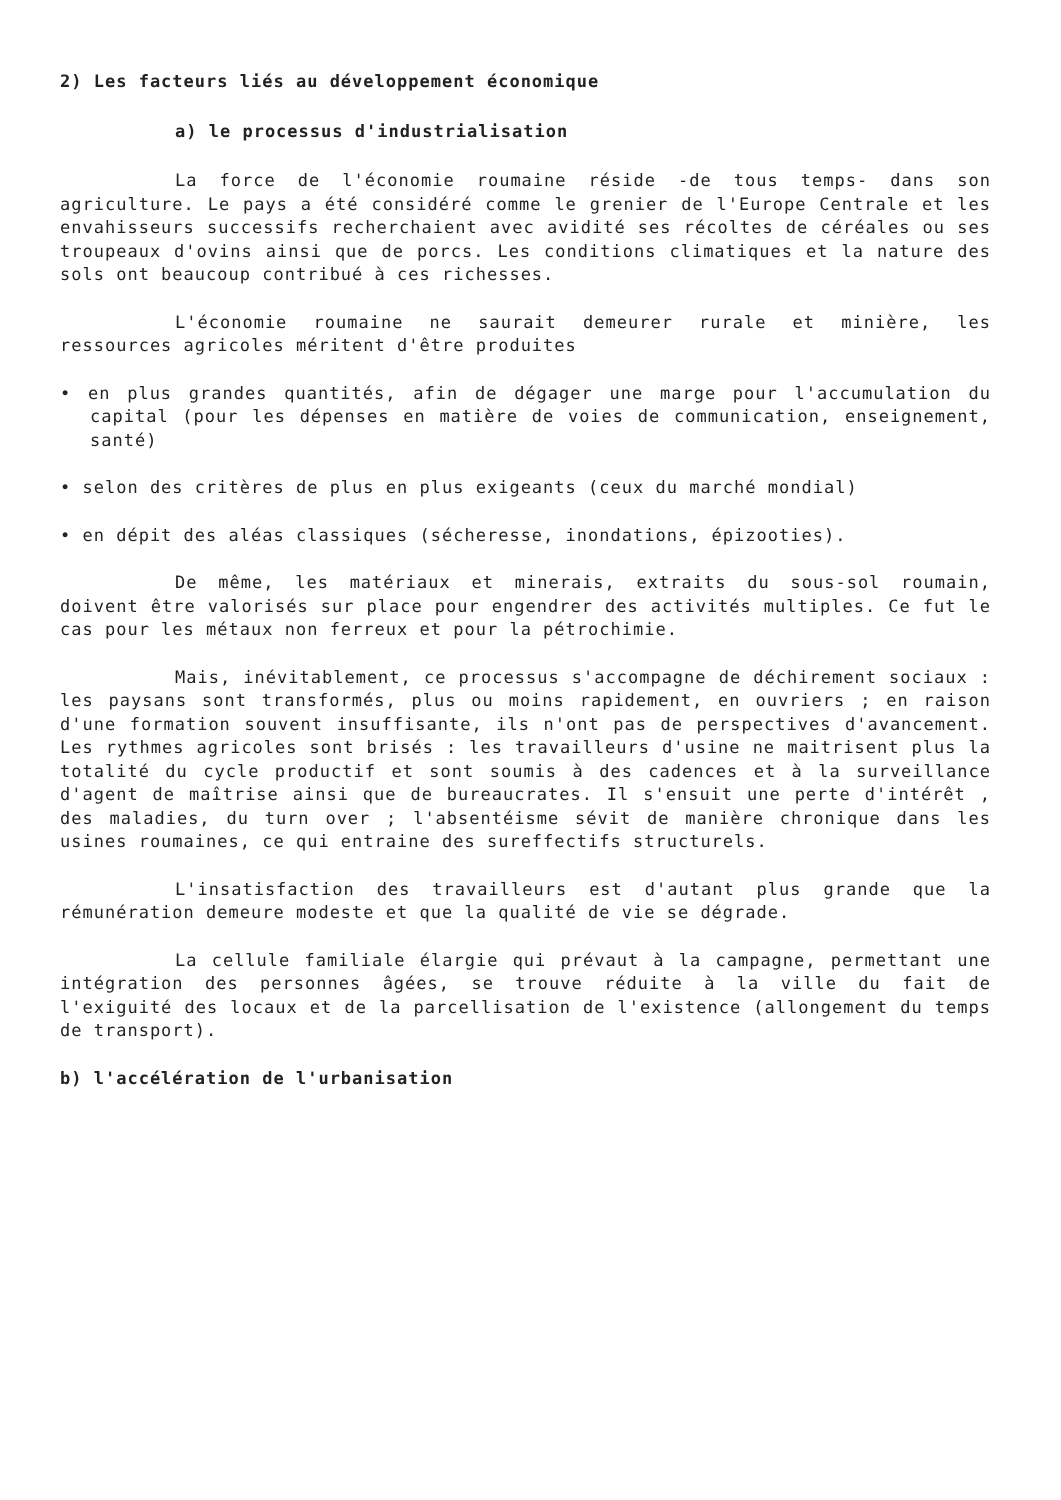2) Les facteurs liés au développement économique
a) le processus d'industrialisation
La force de l'économie roumaine réside -de tous temps- dans son agriculture. Le pays a été considéré comme le grenier de l'Europe Centrale et les envahisseurs successifs recherchaient avec avidité ses récoltes de céréales ou ses troupeaux d'ovins ainsi que de porcs. Les conditions climatiques et la nature des sols ont beaucoup contribué à ces richesses.
L'économie roumaine ne saurait demeurer rurale et minière, les ressources agricoles méritent d'être produites
• en plus grandes quantités, afin de dégager une marge pour l'accumulation du capital (pour les dépenses en matière de voies de communication, enseignement, santé)
• selon des critères de plus en plus exigeants (ceux du marché mondial)
• en dépit des aléas classiques (sécheresse, inondations, épizooties).
De même, les matériaux et minerais, extraits du sous-sol roumain, doivent être valorisés sur place pour engendrer des activités multiples. Ce fut le cas pour les métaux non ferreux et pour la pétrochimie.
Mais, inévitablement, ce processus s'accompagne de déchirement sociaux : les paysans sont transformés, plus ou moins rapidement, en ouvriers ; en raison d'une formation souvent insuffisante, ils n'ont pas de perspectives d'avancement. Les rythmes agricoles sont brisés : les travailleurs d'usine ne maitrisent plus la totalité du cycle productif et sont soumis à des cadences et à la surveillance d'agent de maîtrise ainsi que de bureaucrates. Il s'ensuit une perte d'intérêt , des maladies, du turn over ; l'absentéisme sévit de manière chronique dans les usines roumaines, ce qui entraine des sureffectifs structurels.
L'insatisfaction des travailleurs est d'autant plus grande que la rémunération demeure modeste et que la qualité de vie se dégrade.
La cellule familiale élargie qui prévaut à la campagne, permettant une intégration des personnes âgées, se trouve réduite à la ville du fait de l'exiguité des locaux et de la parcellisation de l'existence (allongement du temps de transport).
b) l'accélération de l'urbanisation